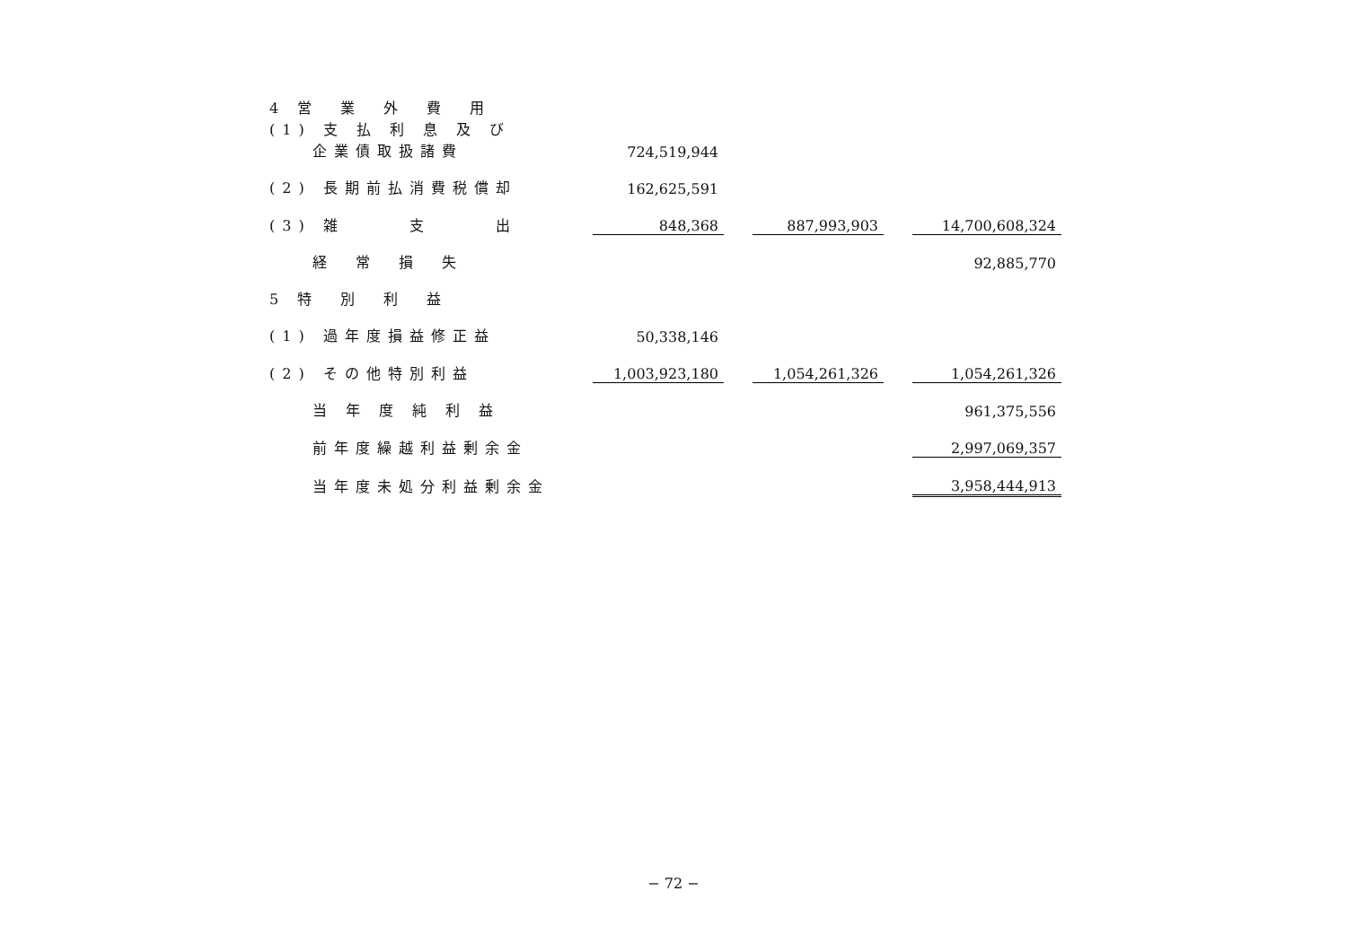| 4 営 業 外 費 用 | | | | | |
| (1) 支 払 利 息 及 び 企業債取扱諸費 | 724,519,944 | | | | |
| (2) 長期前払消費税償却 | 162,625,591 | | | | |
| (3) 雑 支 出 | 848,368 | | 887,993,903 | | 14,700,608,324 |
| 経 常 損 失 | | | | | 92,885,770 |
| 5 特 別 利 益 | | | | | |
| (1) 過年度損益修正益 | 50,338,146 | | | | |
| (2) その他特別利益 | 1,003,923,180 | | 1,054,261,326 | | 1,054,261,326 |
| 当 年 度 純 利 益 | | | | | 961,375,556 |
| 前年度繰越利益剰余金 | | | | | 2,997,069,357 |
| 当年度未処分利益剰余金 | | | | | 3,958,444,913 |
− 72 −